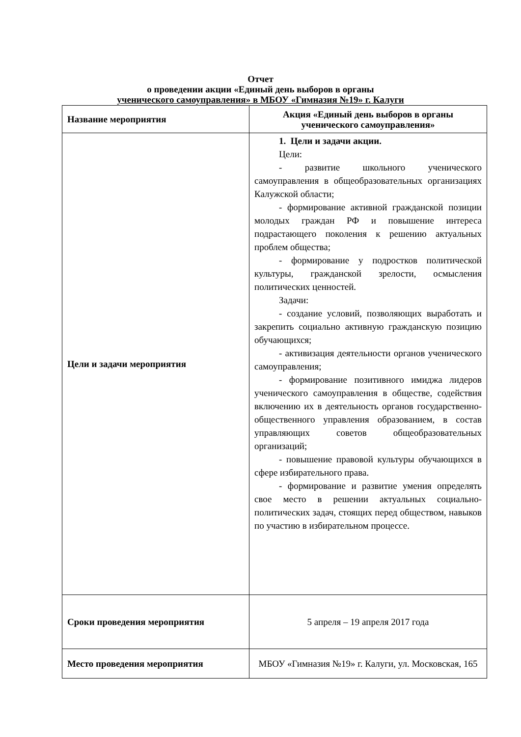Отчет
о проведении акции «Единый день выборов в органы
ученического самоуправления» в МБОУ «Гимназия №19» г. Калуги
| Название мероприятия | Акция «Единый день выборов в органы ученического самоуправления» |
| Цели и задачи мероприятия | 1. Цели и задачи акции. Цели: - развитие школьного ученического самоуправления в общеобразовательных организациях Калужской области; - формирование активной гражданской позиции молодых граждан РФ и повышение интереса подрастающего поколения к решению актуальных проблем общества; - формирование у подростков политической культуры, гражданской зрелости, осмысления политических ценностей. Задачи: - создание условий, позволяющих выработать и закрепить социально активную гражданскую позицию обучающихся; - активизация деятельности органов ученического самоуправления; - формирование позитивного имиджа лидеров ученического самоуправления в обществе, содействия включению их в деятельность органов государственно-общественного управления образованием, в состав управляющих советов общеобразовательных организаций; - повышение правовой культуры обучающихся в сфере избирательного права. - формирование и развитие умения определять свое место в решении актуальных социально-политических задач, стоящих перед обществом, навыков по участию в избирательном процессе. |
| Сроки проведения мероприятия | 5 апреля – 19 апреля 2017 года |
| Место проведения мероприятия | МБОУ «Гимназия №19» г. Калуги, ул. Московская, 165 |